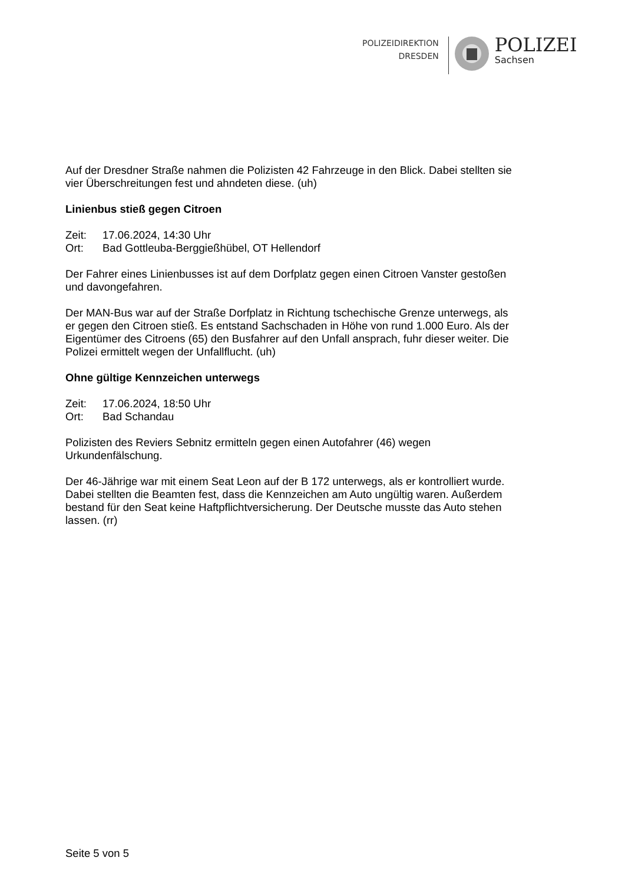POLIZEIDIREKTION
DRESDEN
POLIZEI
Sachsen
Auf der Dresdner Straße nahmen die Polizisten 42 Fahrzeuge in den Blick. Dabei stellten sie vier Überschreitungen fest und ahndeten diese. (uh)
Linienbus stieß gegen Citroen
Zeit: 17.06.2024, 14:30 Uhr
Ort: Bad Gottleuba-Berggießhübel, OT Hellendorf
Der Fahrer eines Linienbusses ist auf dem Dorfplatz gegen einen Citroen Vanster gestoßen und davongefahren.
Der MAN-Bus war auf der Straße Dorfplatz in Richtung tschechische Grenze unterwegs, als er gegen den Citroen stieß. Es entstand Sachschaden in Höhe von rund 1.000 Euro. Als der Eigentümer des Citroens (65) den Busfahrer auf den Unfall ansprach, fuhr dieser weiter. Die Polizei ermittelt wegen der Unfallflucht. (uh)
Ohne gültige Kennzeichen unterwegs
Zeit: 17.06.2024, 18:50 Uhr
Ort: Bad Schandau
Polizisten des Reviers Sebnitz ermitteln gegen einen Autofahrer (46) wegen Urkundenfälschung.
Der 46-Jährige war mit einem Seat Leon auf der B 172 unterwegs, als er kontrolliert wurde. Dabei stellten die Beamten fest, dass die Kennzeichen am Auto ungültig waren. Außerdem bestand für den Seat keine Haftpflichtversicherung. Der Deutsche musste das Auto stehen lassen. (rr)
Seite 5 von 5